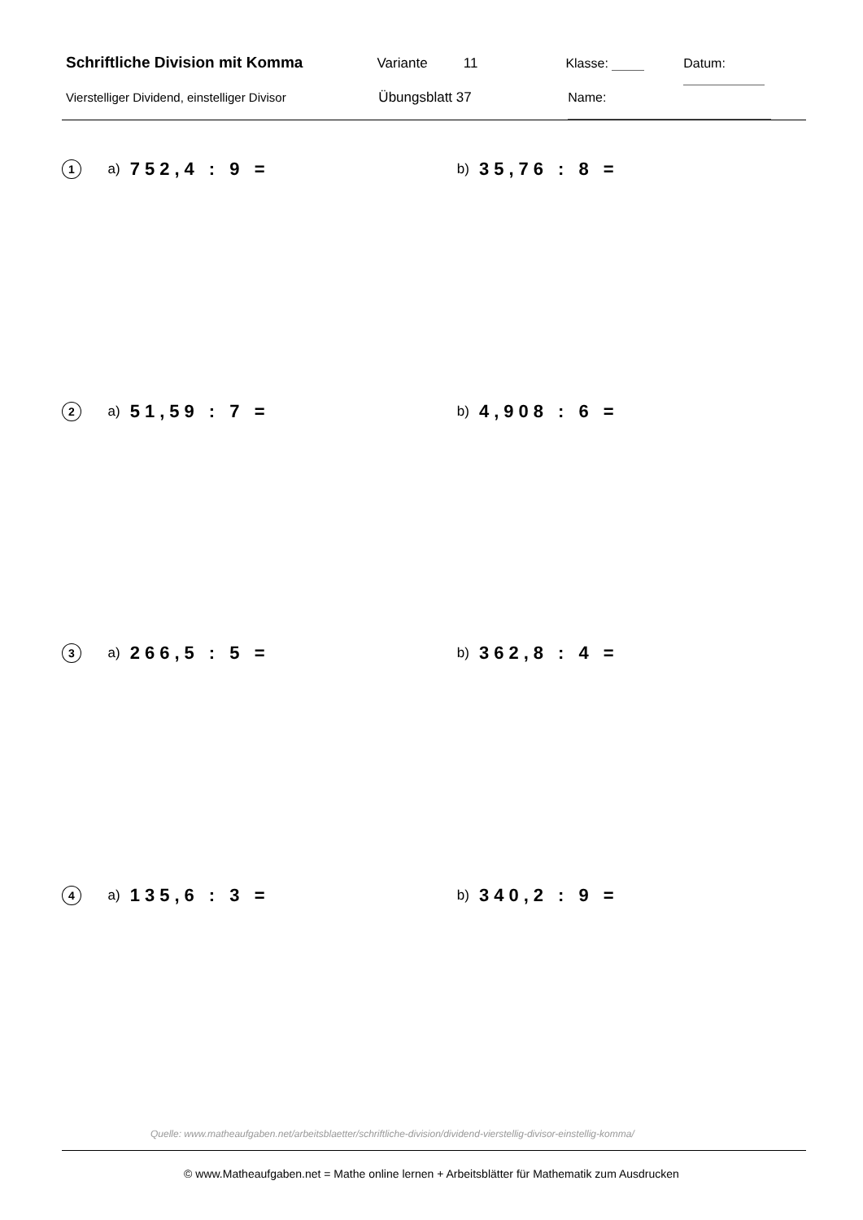Schriftliche Division mit Komma Variante 11 Klasse: Datum:
Vierstelliger Dividend, einstelliger Divisor Übungsblatt 37 Name:
1
a) 752,4 : 9 = b) 35,76 : 8 =
2
a) 51,59 : 7 = b) 4,908 : 6 =
3
a) 266,5 : 5 = b) 362,8 : 4 =
4
a) 135,6 : 3 = b) 340,2 : 9 =
Quelle: www.matheaufgaben.net/arbeitsblaetter/schriftliche-division/dividend-vierstellig-divisor-einstellig-komma/
© www.Matheaufgaben.net = Mathe online lernen + Arbeitsblätter für Mathematik zum Ausdrucken